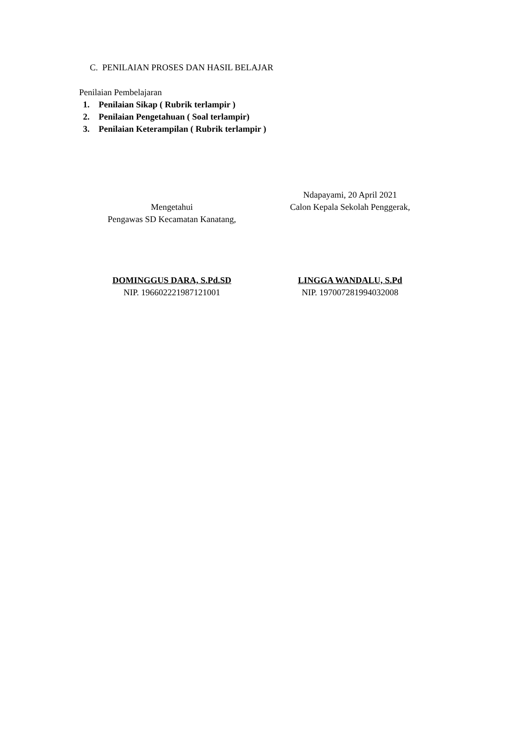C. PENILAIAN PROSES DAN HASIL BELAJAR
Penilaian Pembelajaran
1. Penilaian Sikap ( Rubrik terlampir )
2. Penilaian Pengetahuan ( Soal terlampir)
3. Penilaian Keterampilan ( Rubrik terlampir )
Mengetahui
Pengawas SD Kecamatan Kanatang,
DOMINGGUS DARA, S.Pd.SD
NIP. 196602221987121001
Ndapayami, 20 April 2021
Calon Kepala Sekolah Penggerak,
LINGGA WANDALU, S.Pd
NIP. 197007281994032008